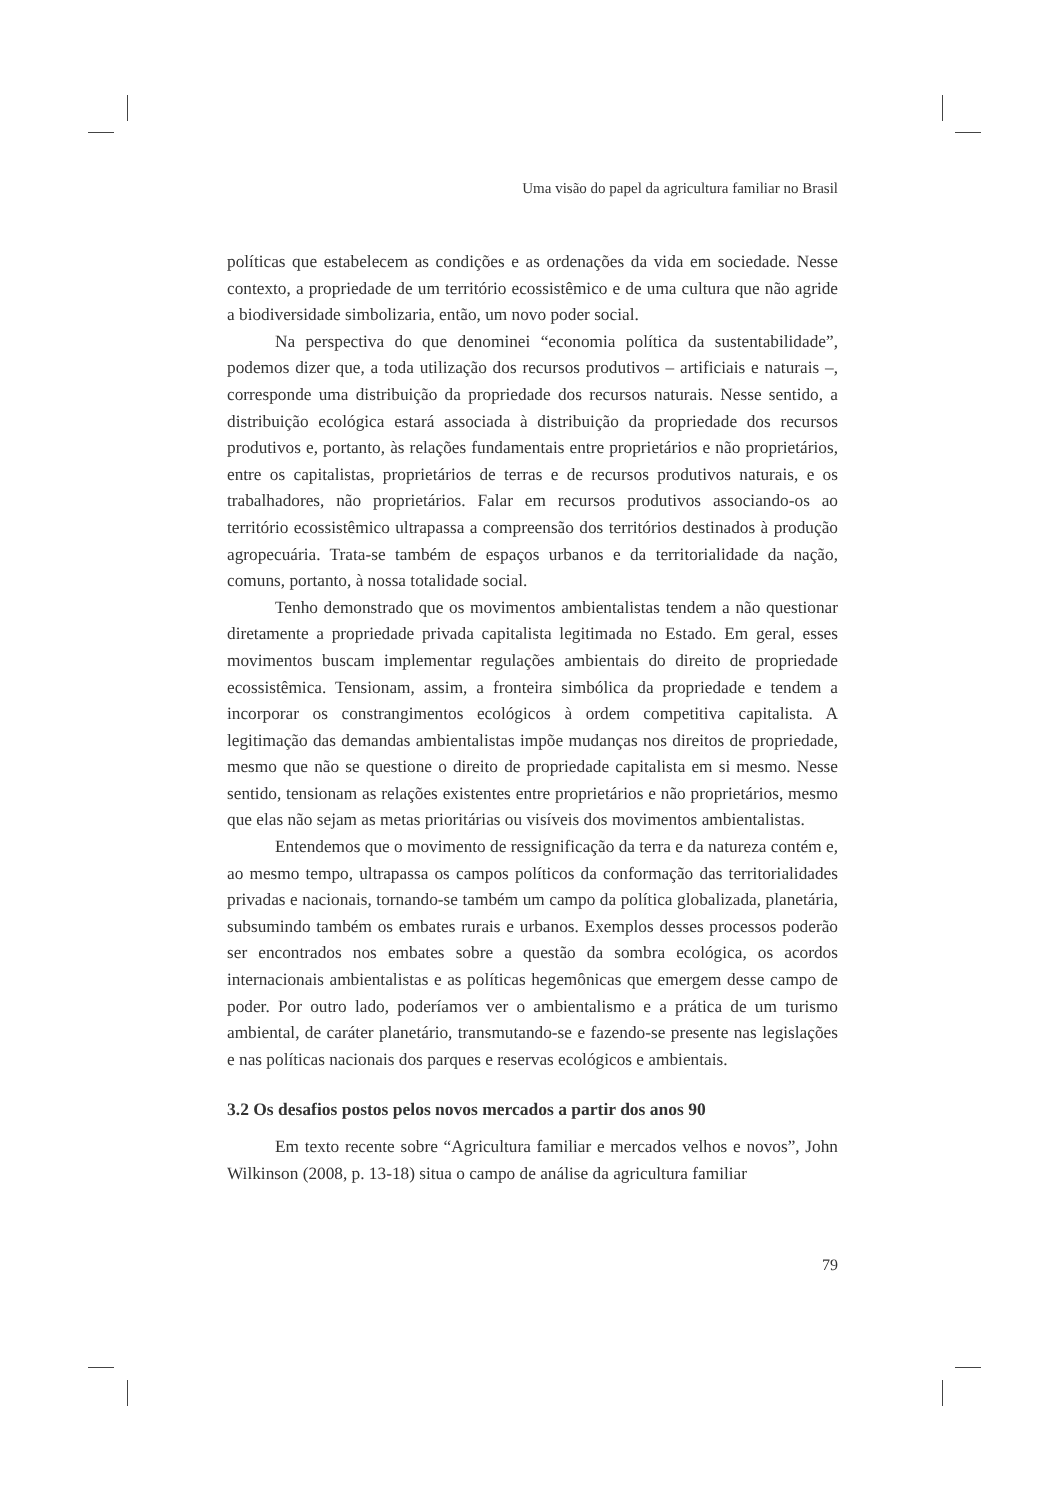Uma visão do papel da agricultura familiar no Brasil
políticas que estabelecem as condições e as ordenações da vida em sociedade. Nesse contexto, a propriedade de um território ecossistêmico e de uma cultura que não agride a biodiversidade simbolizaria, então, um novo poder social.
Na perspectiva do que denominei “economia política da sustentabilidade”, podemos dizer que, a toda utilização dos recursos produtivos – artificiais e naturais –, corresponde uma distribuição da propriedade dos recursos naturais. Nesse sentido, a distribuição ecológica estará associada à distribuição da propriedade dos recursos produtivos e, portanto, às relações fundamentais entre proprietários e não proprietários, entre os capitalistas, proprietários de terras e de recursos produtivos naturais, e os trabalhadores, não proprietários. Falar em recursos produtivos associando-os ao território ecossistêmico ultrapassa a compreensão dos territórios destinados à produção agropecuária. Trata-se também de espaços urbanos e da territorialidade da nação, comuns, portanto, à nossa totalidade social.
Tenho demonstrado que os movimentos ambientalistas tendem a não questionar diretamente a propriedade privada capitalista legitimada no Estado. Em geral, esses movimentos buscam implementar regulações ambientais do direito de propriedade ecossistêmica. Tensionam, assim, a fronteira simbólica da propriedade e tendem a incorporar os constrangimentos ecológicos à ordem competitiva capitalista. A legitimação das demandas ambientalistas impõe mudanças nos direitos de propriedade, mesmo que não se questione o direito de propriedade capitalista em si mesmo. Nesse sentido, tensionam as relações existentes entre proprietários e não proprietários, mesmo que elas não sejam as metas prioritárias ou visíveis dos movimentos ambientalistas.
Entendemos que o movimento de ressignificação da terra e da natureza contém e, ao mesmo tempo, ultrapassa os campos políticos da conformação das territorialidades privadas e nacionais, tornando-se também um campo da política globalizada, planetária, subsumindo também os embates rurais e urbanos. Exemplos desses processos poderão ser encontrados nos embates sobre a questão da sombra ecológica, os acordos internacionais ambientalistas e as políticas hegemônicas que emergem desse campo de poder. Por outro lado, poderíamos ver o ambientalismo e a prática de um turismo ambiental, de caráter planetário, transmutando-se e fazendo-se presente nas legislações e nas políticas nacionais dos parques e reservas ecológicos e ambientais.
3.2 Os desafios postos pelos novos mercados a partir dos anos 90
Em texto recente sobre “Agricultura familiar e mercados velhos e novos”, John Wilkinson (2008, p. 13-18) situa o campo de análise da agricultura familiar
79